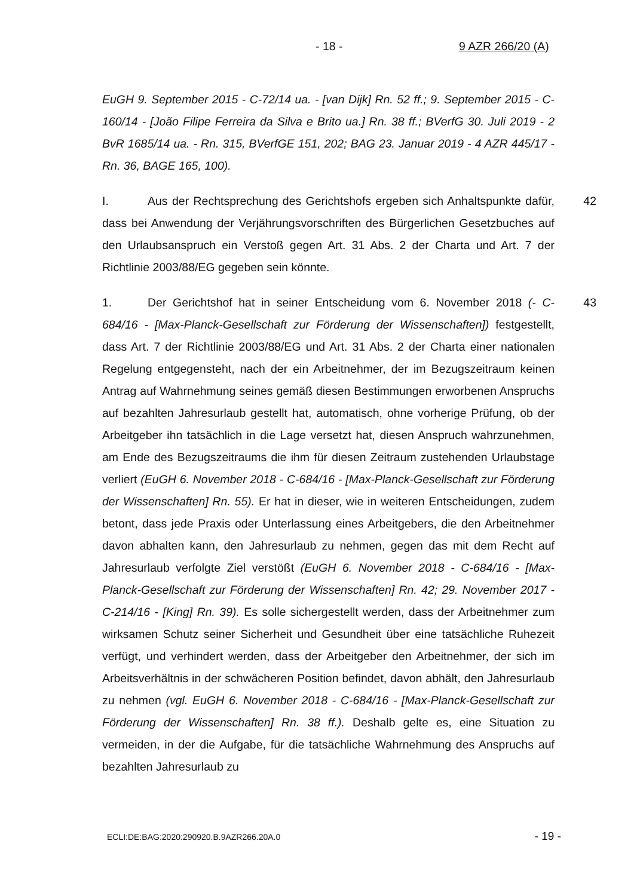- 18 - 9 AZR 266/20 (A)
EuGH 9. September 2015 - C-72/14 ua. - [van Dijk] Rn. 52 ff.; 9. September 2015 - C-160/14 - [João Filipe Ferreira da Silva e Brito ua.] Rn. 38 ff.; BVerfG 30. Juli 2019 - 2 BvR 1685/14 ua. - Rn. 315, BVerfGE 151, 202; BAG 23. Januar 2019 - 4 AZR 445/17 - Rn. 36, BAGE 165, 100).
42 I. Aus der Rechtsprechung des Gerichtshofs ergeben sich Anhaltspunkte dafür, dass bei Anwendung der Verjährungsvorschriften des Bürgerlichen Gesetzbuches auf den Urlaubsanspruch ein Verstoß gegen Art. 31 Abs. 2 der Charta und Art. 7 der Richtlinie 2003/88/EG gegeben sein könnte.
43 1. Der Gerichtshof hat in seiner Entscheidung vom 6. November 2018 (- C-684/16 - [Max-Planck-Gesellschaft zur Förderung der Wissenschaften]) festgestellt, dass Art. 7 der Richtlinie 2003/88/EG und Art. 31 Abs. 2 der Charta einer nationalen Regelung entgegensteht, nach der ein Arbeitnehmer, der im Bezugszeitraum keinen Antrag auf Wahrnehmung seines gemäß diesen Bestimmungen erworbenen Anspruchs auf bezahlten Jahresurlaub gestellt hat, automatisch, ohne vorherige Prüfung, ob der Arbeitgeber ihn tatsächlich in die Lage versetzt hat, diesen Anspruch wahrzunehmen, am Ende des Bezugszeitraums die ihm für diesen Zeitraum zustehenden Urlaubstage verliert (EuGH 6. November 2018 - C-684/16 - [Max-Planck-Gesellschaft zur Förderung der Wissenschaften] Rn. 55). Er hat in dieser, wie in weiteren Entscheidungen, zudem betont, dass jede Praxis oder Unterlassung eines Arbeitgebers, die den Arbeitnehmer davon abhalten kann, den Jahresurlaub zu nehmen, gegen das mit dem Recht auf Jahresurlaub verfolgte Ziel verstößt (EuGH 6. November 2018 - C-684/16 - [Max-Planck-Gesellschaft zur Förderung der Wissenschaften] Rn. 42; 29. November 2017 - C-214/16 - [King] Rn. 39). Es solle sichergestellt werden, dass der Arbeitnehmer zum wirksamen Schutz seiner Sicherheit und Gesundheit über eine tatsächliche Ruhezeit verfügt, und verhindert werden, dass der Arbeitgeber den Arbeitnehmer, der sich im Arbeitsverhältnis in der schwächeren Position befindet, davon abhält, den Jahresurlaub zu nehmen (vgl. EuGH 6. November 2018 - C-684/16 - [Max-Planck-Gesellschaft zur Förderung der Wissenschaften] Rn. 38 ff.). Deshalb gelte es, eine Situation zu vermeiden, in der die Aufgabe, für die tatsächliche Wahrnehmung des Anspruchs auf bezahlten Jahresurlaub zu
ECLI:DE:BAG:2020:290920.B.9AZR266.20A.0 - 19 -